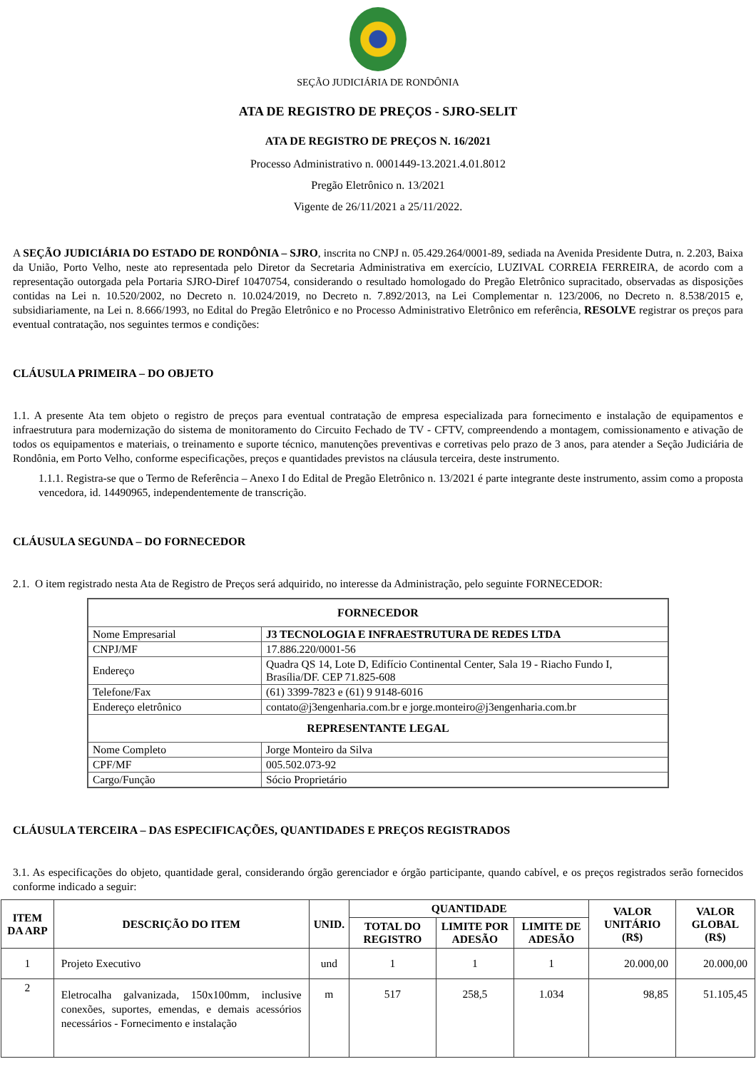SEÇÃO JUDICIÁRIA DE RONDÔNIA
ATA DE REGISTRO DE PREÇOS - SJRO-SELIT
ATA DE REGISTRO DE PREÇOS N. 16/2021
Processo Administrativo n. 0001449-13.2021.4.01.8012
Pregão Eletrônico n. 13/2021
Vigente de 26/11/2021 a 25/11/2022.
A SEÇÃO JUDICIÁRIA DO ESTADO DE RONDÔNIA – SJRO, inscrita no CNPJ n. 05.429.264/0001-89, sediada na Avenida Presidente Dutra, n. 2.203, Baixa da União, Porto Velho, neste ato representada pelo Diretor da Secretaria Administrativa em exercício, LUZIVAL CORREIA FERREIRA, de acordo com a representação outorgada pela Portaria SJRO-Diref 10470754, considerando o resultado homologado do Pregão Eletrônico supracitado, observadas as disposições contidas na Lei n. 10.520/2002, no Decreto n. 10.024/2019, no Decreto n. 7.892/2013, na Lei Complementar n. 123/2006, no Decreto n. 8.538/2015 e, subsidiariamente, na Lei n. 8.666/1993, no Edital do Pregão Eletrônico e no Processo Administrativo Eletrônico em referência, RESOLVE registrar os preços para eventual contratação, nos seguintes termos e condições:
CLÁUSULA PRIMEIRA – DO OBJETO
1.1. A presente Ata tem objeto o registro de preços para eventual contratação de empresa especializada para fornecimento e instalação de equipamentos e infraestrutura para modernização do sistema de monitoramento do Circuito Fechado de TV - CFTV, compreendendo a montagem, comissionamento e ativação de todos os equipamentos e materiais, o treinamento e suporte técnico, manutenções preventivas e corretivas pelo prazo de 3 anos, para atender a Seção Judiciária de Rondônia, em Porto Velho, conforme especificações, preços e quantidades previstos na cláusula terceira, deste instrumento.
1.1.1. Registra-se que o Termo de Referência – Anexo I do Edital de Pregão Eletrônico n. 13/2021 é parte integrante deste instrumento, assim como a proposta vencedora, id. 14490965, independentemente de transcrição.
CLÁUSULA SEGUNDA – DO FORNECEDOR
2.1. O item registrado nesta Ata de Registro de Preços será adquirido, no interesse da Administração, pelo seguinte FORNECEDOR:
| FORNECEDOR | |
| Nome Empresarial | J3 TECNOLOGIA E INFRAESTRUTURA DE REDES LTDA |
| CNPJ/MF | 17.886.220/0001-56 |
| Endereço | Quadra QS 14, Lote D, Edifício Continental Center, Sala 19 - Riacho Fundo I, Brasília/DF. CEP 71.825-608 |
| Telefone/Fax | (61) 3399-7823 e (61) 9 9148-6016 |
| Endereço eletrônico | contato@j3engenharia.com.br e jorge.monteiro@j3engenharia.com.br |
| REPRESENTANTE LEGAL | |
| Nome Completo | Jorge Monteiro da Silva |
| CPF/MF | 005.502.073-92 |
| Cargo/Função | Sócio Proprietário |
CLÁUSULA TERCEIRA – DAS ESPECIFICAÇÕES, QUANTIDADES E PREÇOS REGISTRADOS
3.1. As especificações do objeto, quantidade geral, considerando órgão gerenciador e órgão participante, quando cabível, e os preços registrados serão fornecidos conforme indicado a seguir:
| ITEM DA ARP | DESCRIÇÃO DO ITEM | UNID. | QUANTIDADE | | | VALOR UNITÁRIO (R$) | VALOR GLOBAL (R$) |
| --- | --- | --- | --- | --- | --- | --- | --- |
| | | | TOTAL DO REGISTRO | LIMITE POR ADESÃO | LIMITE DE ADESÃO | | |
| 1 | Projeto Executivo | und | 1 | 1 | 1 | 20.000,00 | 20.000,00 |
| 2 | Eletrocalha galvanizada, 150x100mm, inclusive conexões, suportes, emendas, e demais acessórios necessários - Fornecimento e instalação | m | 517 | 258,5 | 1.034 | 98,85 | 51.105,45 |